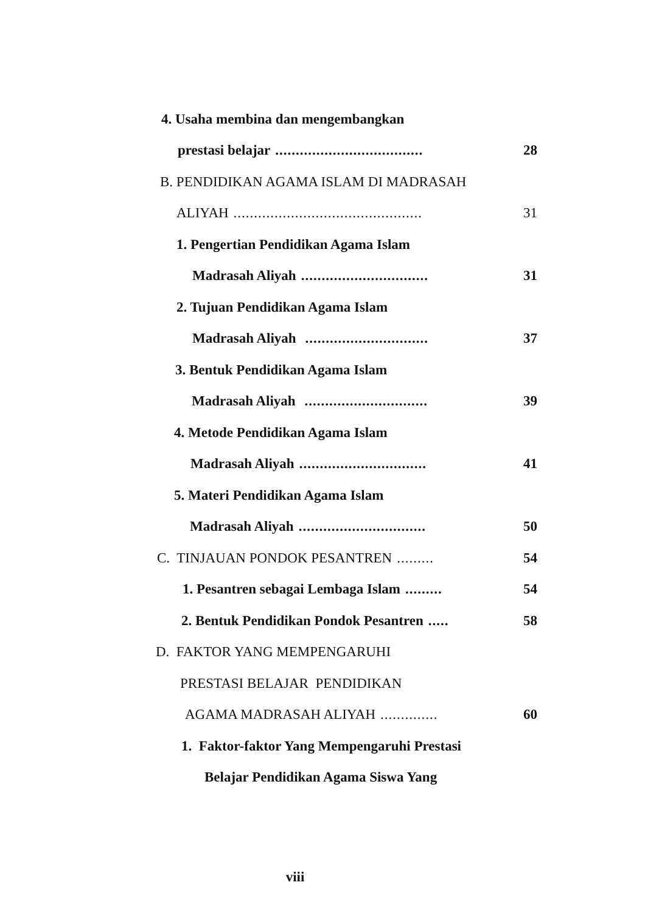4. Usaha membina dan mengembangkan
prestasi belajar.................................... 28
B. PENDIDIKAN AGAMA ISLAM DI MADRASAH
ALIYAH.............................................. 31
1. Pengertian Pendidikan Agama Islam
Madrasah Aliyah............................... 31
2. Tujuan Pendidikan Agama Islam
Madrasah Aliyah .............................. 37
3. Bentuk Pendidikan Agama Islam
Madrasah Aliyah .............................. 39
4. Metode Pendidikan Agama Islam
Madrasah Aliyah............................... 41
5. Materi Pendidikan Agama Islam
Madrasah Aliyah............................... 50
C. TINJAUAN PONDOK PESANTREN......... 54
1. Pesantren sebagai Lembaga Islam......... 54
2. Bentuk Pendidikan Pondok Pesantren..... 58
D. FAKTOR YANG MEMPENGARUHI
PRESTASI BELAJAR PENDIDIKAN
AGAMA MADRASAH ALIYAH.............. 60
1. Faktor-faktor Yang Mempengaruhi Prestasi
Belajar Pendidikan Agama Siswa Yang
viii